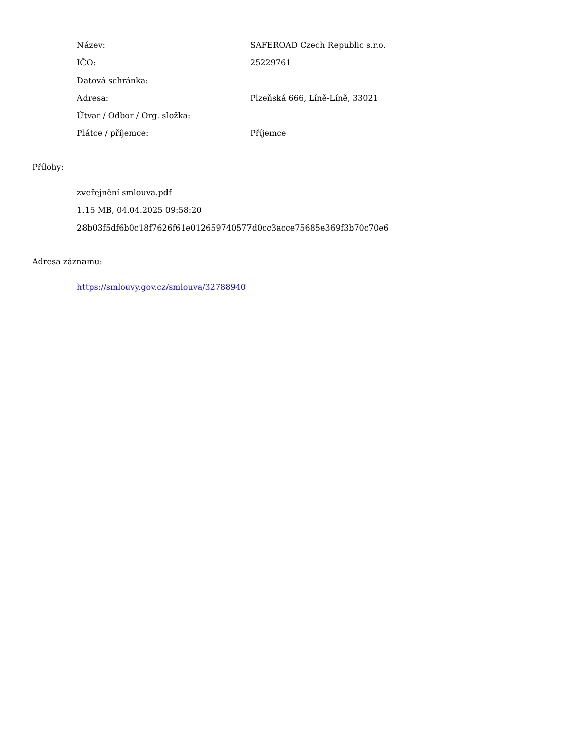| Název: | SAFEROAD Czech Republic s.r.o. |
| IČO: | 25229761 |
| Datová schránka: | |
| Adresa: | Plzeňská 666, Líně-Líně, 33021 |
| Útvar / Odbor / Org. složka: | |
| Plátce / příjemce: | Příjemce |
Přílohy:
zveřejnění smlouva.pdf
1.15 MB, 04.04.2025 09:58:20
28b03f5df6b0c18f7626f61e012659740577d0cc3acce75685e369f3b70c70e6
Adresa záznamu:
https://smlouvy.gov.cz/smlouva/32788940